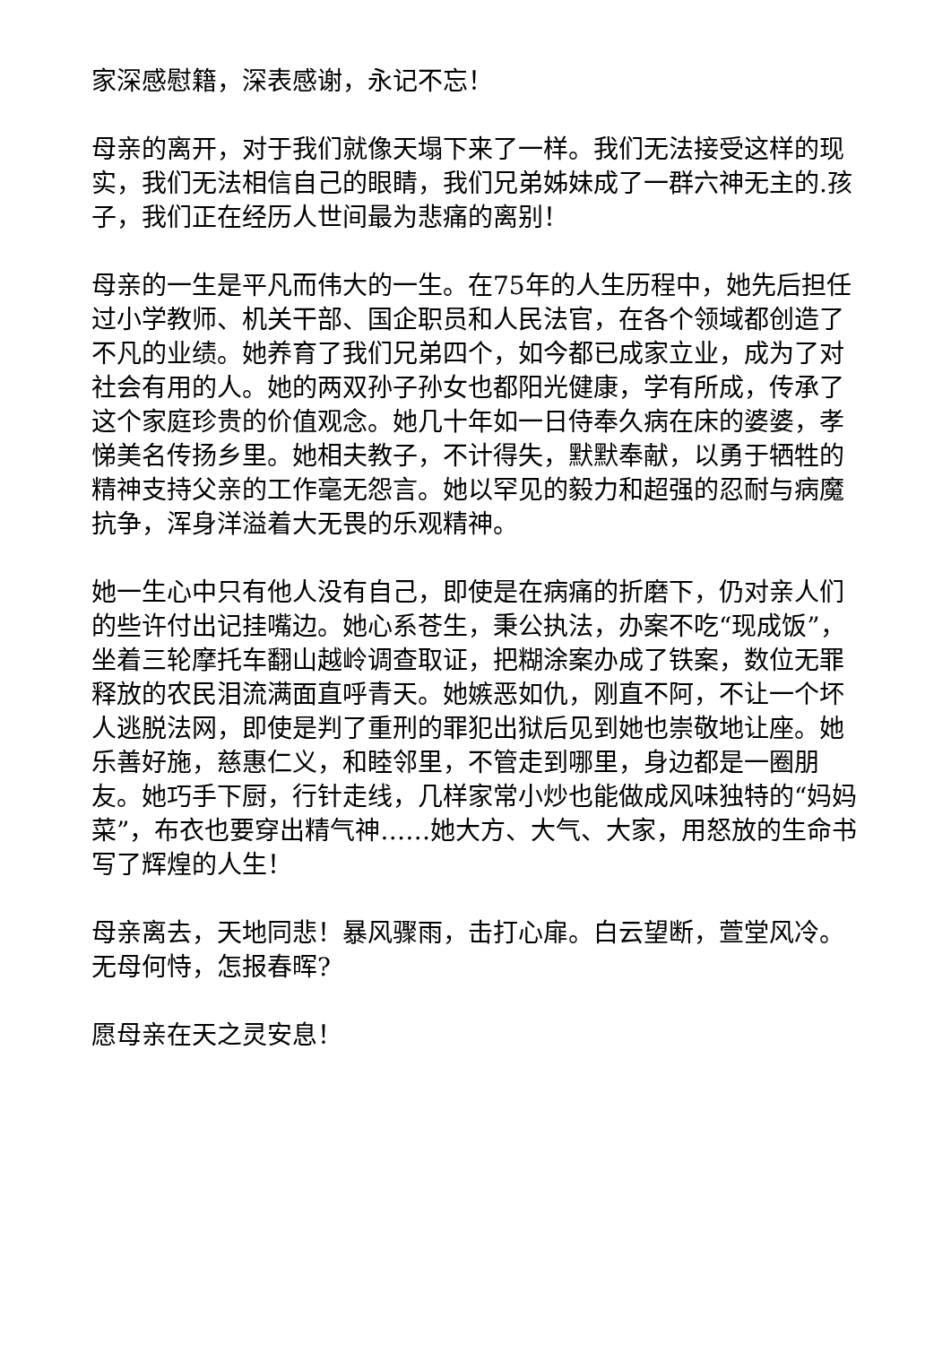家深感慰籍，深表感谢，永记不忘！
母亲的离开，对于我们就像天塌下来了一样。我们无法接受这样的现实，我们无法相信自己的眼睛，我们兄弟姊妹成了一群六神无主的.孩子，我们正在经历人世间最为悲痛的离别！
母亲的一生是平凡而伟大的一生。在75年的人生历程中，她先后担任过小学教师、机关干部、国企职员和人民法官，在各个领域都创造了不凡的业绩。她养育了我们兄弟四个，如今都已成家立业，成为了对社会有用的人。她的两双孙子孙女也都阳光健康，学有所成，传承了这个家庭珍贵的价值观念。她几十年如一日侍奉久病在床的婆婆，孝悌美名传扬乡里。她相夫教子，不计得失，默默奉献，以勇于牺牲的精神支持父亲的工作毫无怨言。她以罕见的毅力和超强的忍耐与病魔抗争，浑身洋溢着大无畏的乐观精神。
她一生心中只有他人没有自己，即使是在病痛的折磨下，仍对亲人们的些许付出记挂嘴边。她心系苍生，秉公执法，办案不吃“现成饭”，坐着三轮摩托车翻山越岭调查取证，把糊涂案办成了铁案，数位无罪释放的农民泪流满面直呼青天。她嫉恶如仇，刚直不阿，不让一个坏人逃脱法网，即使是判了重刑的罪犯出狱后见到她也崇敬地让座。她乐善好施，慈惠仁义，和睦邻里，不管走到哪里，身边都是一圈朋友。她巧手下厨，行针走线，几样家常小炒也能做成风味独特的“妈妈菜”，布衣也要穿出精气神……她大方、大气、大家，用怒放的生命书写了辉煌的人生！
母亲离去，天地同悲！暴风骤雨，击打心扉。白云望断，萱堂风冷。无母何恃，怎报春晖?
愿母亲在天之灵安息！